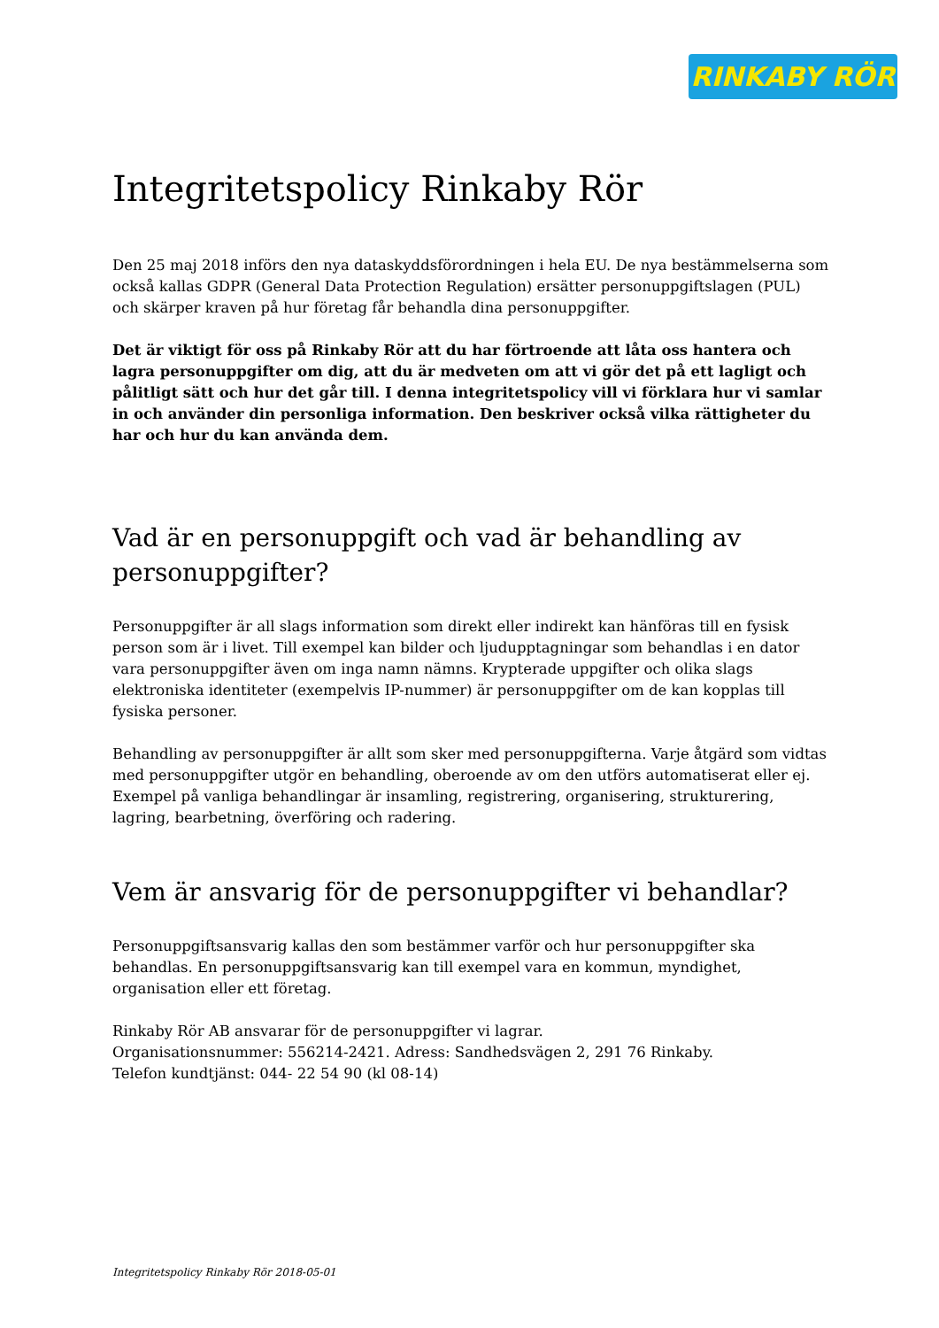RINKABY RÖR
Integritetspolicy Rinkaby Rör
Den 25 maj 2018 införs den nya dataskyddsförordningen i hela EU. De nya bestämmelserna som också kallas GDPR (General Data Protection Regulation) ersätter personuppgiftslagen (PUL) och skärper kraven på hur företag får behandla dina personuppgifter.
Det är viktigt för oss på Rinkaby Rör att du har förtroende att låta oss hantera och lagra personuppgifter om dig, att du är medveten om att vi gör det på ett lagligt och pålitligt sätt och hur det går till. I denna integritetspolicy vill vi förklara hur vi samlar in och använder din personliga information. Den beskriver också vilka rättigheter du har och hur du kan använda dem.
Vad är en personuppgift och vad är behandling av personuppgifter?
Personuppgifter är all slags information som direkt eller indirekt kan hänföras till en fysisk person som är i livet. Till exempel kan bilder och ljudupptagningar som behandlas i en dator vara personuppgifter även om inga namn nämns. Krypterade uppgifter och olika slags elektroniska identiteter (exempelvis IP-nummer) är personuppgifter om de kan kopplas till fysiska personer.
Behandling av personuppgifter är allt som sker med personuppgifterna. Varje åtgärd som vidtas med personuppgifter utgör en behandling, oberoende av om den utförs automatiserat eller ej. Exempel på vanliga behandlingar är insamling, registrering, organisering, strukturering, lagring, bearbetning, överföring och radering.
Vem är ansvarig för de personuppgifter vi behandlar?
Personuppgiftsansvarig kallas den som bestämmer varför och hur personuppgifter ska behandlas. En personuppgiftsansvarig kan till exempel vara en kommun, myndighet, organisation eller ett företag.
Rinkaby Rör AB ansvarar för de personuppgifter vi lagrar.
Organisationsnummer: 556214-2421. Adress: Sandhedsvägen 2, 291 76 Rinkaby.
Telefon kundtjänst: 044- 22 54 90 (kl 08-14)
Integritetspolicy Rinkaby Rör 2018-05-01